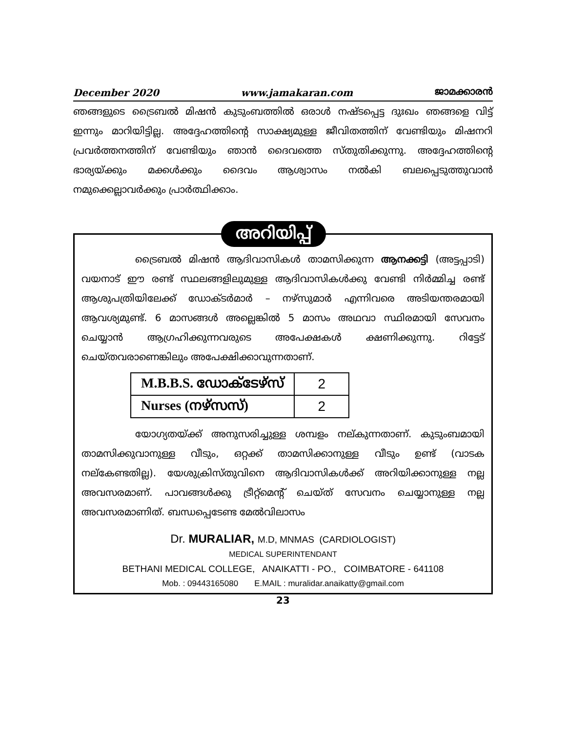December 2020 www.jamakaran.com ജാമക്കാരൻ
ഞങ്ങളുടെ ട്രൈബൽ മിഷൻ കുടുംബത്തിൽ ഒരാൾ നഷ്ടപ്പെട്ട ദുഃഖം ഞങ്ങളെ വിട്ട് ഇന്നും മാറിയിട്ടില്ല. അദ്ദേഹത്തിന്റെ സാക്ഷ്യമുള്ള ജീവിതത്തിന് വേണ്ടിയും മിഷനറി പ്രവർത്തനത്തിന് വേണ്ടിയും ഞാൻ ദൈവത്തെ സ്തുതിക്കുന്നു. അദ്ദേഹത്തിന്റെ ഭാര്യയ്ക്കും മക്കൾക്കും ദൈവം ആശ്വാസം നൽകി ബലപ്പെടുത്തുവാൻ നമുക്കെല്ലാവർക്കും പ്രാർത്ഥിക്കാം.
അറിയിപ്പ്
ട്രൈബൽ മിഷൻ ആദിവാസികൾ താമസിക്കുന്ന ആനക്കട്ടി (അട്ടപ്പാടി) വയനാട് ഈ രണ്ട് സ്ഥലങ്ങളിലുമുള്ള ആദിവാസികൾക്കു വേണ്ടി നിർമ്മിച്ച രണ്ട് ആശുപത്രിയിലേക്ക് ഡോക്ടർമാർ – നഴ്സുമാർ എന്നിവരെ അടിയന്തരമായി ആവശ്യമുണ്ട്. 6 മാസങ്ങൾ അല്ലെങ്കിൽ 5 മാസം അഥവാ സ്ഥിരമായി സേവനം ചെയ്യാൻ ആഗ്രഹിക്കുന്നവരുടെ അപേക്ഷകൾ ക്ഷണിക്കുന്നു. റിട്ടേട് ചെയ്തവരാണെങ്കിലും അപേക്ഷിക്കാവുന്നതാണ്.
| M.B.B.S. ഡോക്ടേഴ്സ് | 2 |
| Nurses (നഴ്സസ്) | 2 |
യോഗ്യതയ്ക്ക് അനുസരിച്ചുള്ള ശമ്പളം നല്കുന്നതാണ്. കുടുംബമായി താമസിക്കുവാനുള്ള വീടും, ഒറ്റക്ക് താമസിക്കാനുള്ള വീടും ഉണ്ട് (വാടക നല്കേണ്ടതില്ല). യേശുക്രിസ്തുവിനെ ആദിവാസികൾക്ക് അറിയിക്കാനുള്ള നല്ല അവസരമാണ്. പാവങ്ങൾക്കു ട്രീറ്റ്മെന്റ് ചെയ്ത് സേവനം ചെയ്യാനുള്ള നല്ല അവസരമാണിത്. ബന്ധപ്പെടേണ്ട മേൽവിലാസം
Dr. MURALIAR, M.D, MNMAS (CARDIOLOGIST)
MEDICAL SUPERINTENDANT
BETHANI MEDICAL COLLEGE, ANAIKATTI - PO., COIMBATORE - 641108
Mob. : 09443165080 E.MAIL : muralidar.anaikatty@gmail.com
23